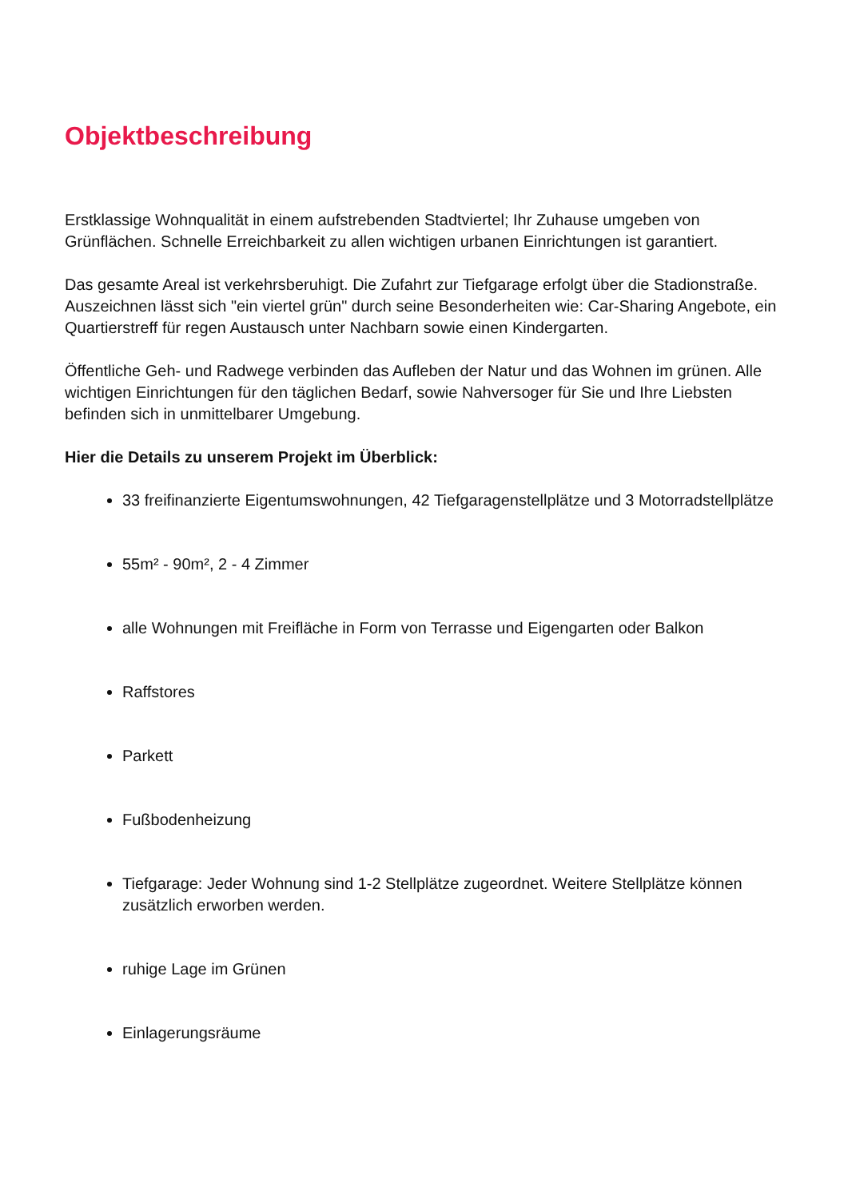Objektbeschreibung
Erstklassige Wohnqualität in einem aufstrebenden Stadtviertel; Ihr Zuhause umgeben von Grünflächen. Schnelle Erreichbarkeit zu allen wichtigen urbanen Einrichtungen ist garantiert.
Das gesamte Areal ist verkehrsberuhigt. Die Zufahrt zur Tiefgarage erfolgt über die Stadionstraße. Auszeichnen lässt sich "ein viertel grün" durch seine Besonderheiten wie: Car-Sharing Angebote, ein Quartierstreff für regen Austausch unter Nachbarn sowie einen Kindergarten.
Öffentliche Geh- und Radwege verbinden das Aufleben der Natur und das Wohnen im grünen. Alle wichtigen Einrichtungen für den täglichen Bedarf, sowie Nahversoger für Sie und Ihre Liebsten befinden sich in unmittelbarer Umgebung.
Hier die Details zu unserem Projekt im Überblick:
33 freifinanzierte Eigentumswohnungen, 42 Tiefgaragenstellplätze und 3 Motorradstellplätze
55m² - 90m², 2 - 4 Zimmer
alle Wohnungen mit Freifläche in Form von Terrasse und Eigengarten oder Balkon
Raffstores
Parkett
Fußbodenheizung
Tiefgarage: Jeder Wohnung sind 1-2 Stellplätze zugeordnet. Weitere Stellplätze können zusätzlich erworben werden.
ruhige Lage im Grünen
Einlagerungsräume